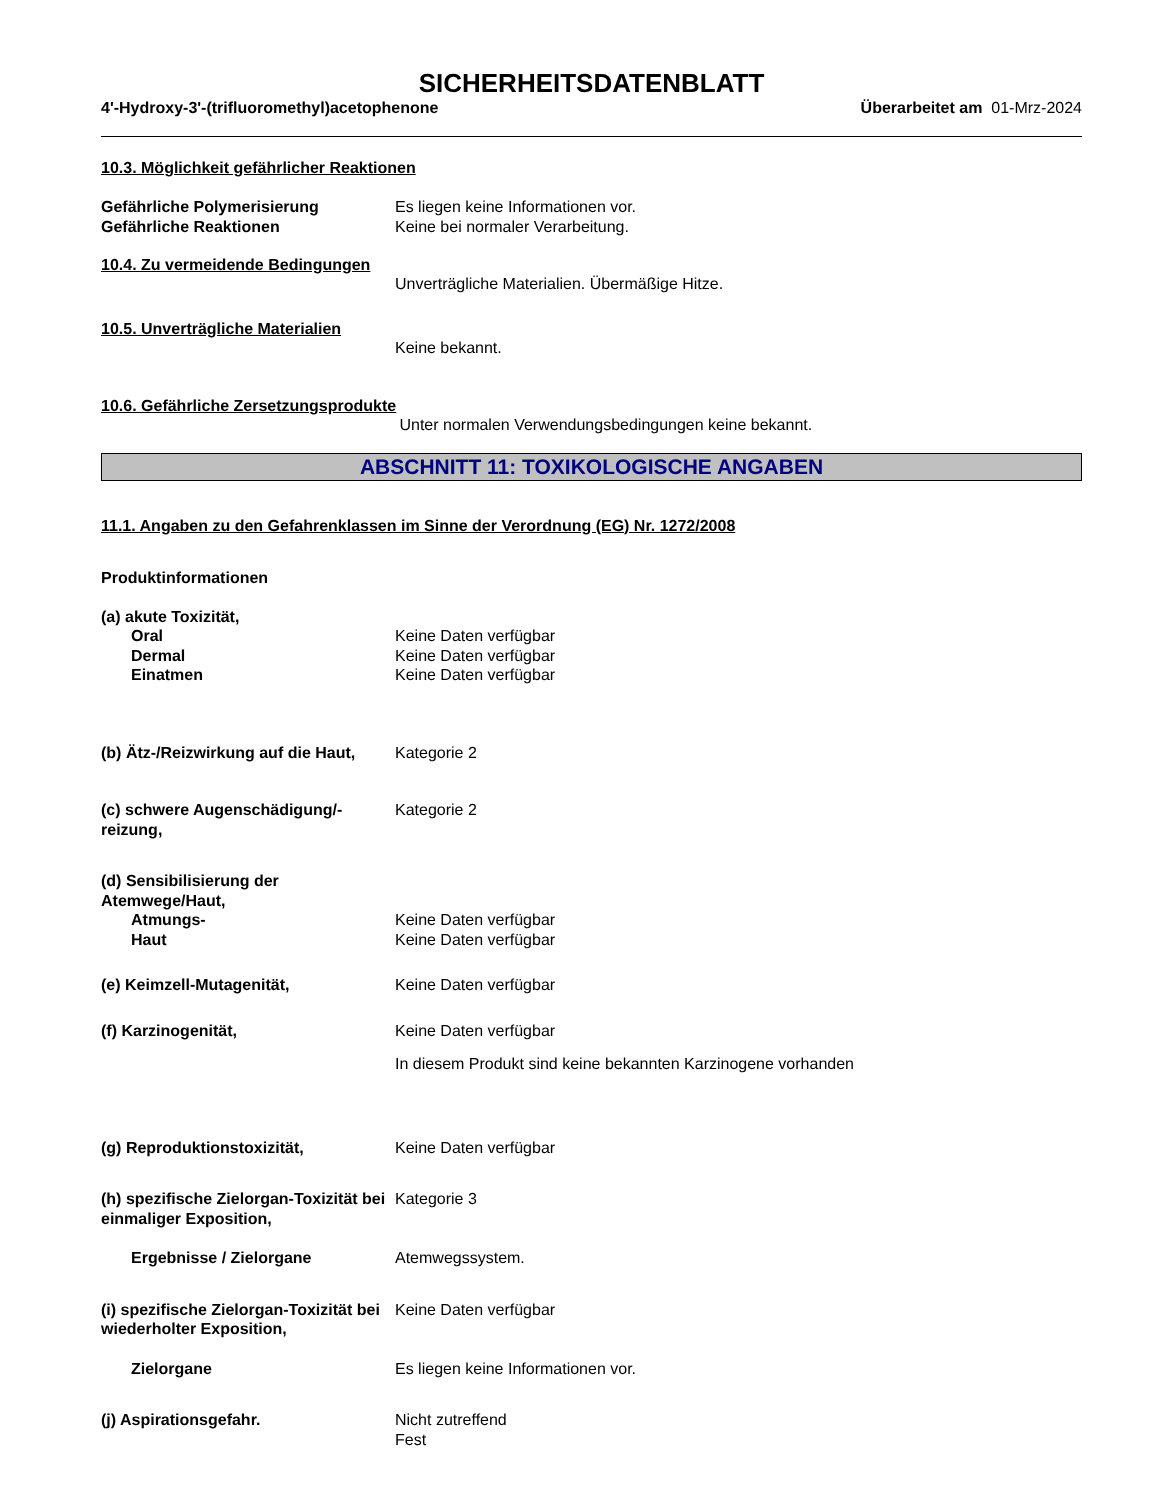SICHERHEITSDATENBLATT
4'-Hydroxy-3'-(trifluoromethyl)acetophenone Überarbeitet am 01-Mrz-2024
10.3. Möglichkeit gefährlicher Reaktionen
Gefährliche Polymerisierung Es liegen keine Informationen vor.
Gefährliche Reaktionen Keine bei normaler Verarbeitung.
10.4. Zu vermeidende Bedingungen
Unverträgliche Materialien. Übermäßige Hitze.
10.5. Unverträgliche Materialien
Keine bekannt.
10.6. Gefährliche Zersetzungsprodukte
Unter normalen Verwendungsbedingungen keine bekannt.
ABSCHNITT 11: TOXIKOLOGISCHE ANGABEN
11.1. Angaben zu den Gefahrenklassen im Sinne der Verordnung (EG) Nr. 1272/2008
Produktinformationen
(a) akute Toxizität,
Oral Keine Daten verfügbar
Dermal Keine Daten verfügbar
Einatmen Keine Daten verfügbar
(b) Ätz-/Reizwirkung auf die Haut,
Kategorie 2
(c) schwere Augenschädigung/-reizung,
Kategorie 2
(d) Sensibilisierung der Atemwege/Haut,
Atmungs- Keine Daten verfügbar
Haut Keine Daten verfügbar
(e) Keimzell-Mutagenität, Keine Daten verfügbar
(f) Karzinogenität, Keine Daten verfügbar
In diesem Produkt sind keine bekannten Karzinogene vorhanden
(g) Reproduktionstoxizität, Keine Daten verfügbar
(h) spezifische Zielorgan-Toxizität bei einmaliger Exposition,
Kategorie 3
Ergebnisse / Zielorgane Atemwegssystem.
(i) spezifische Zielorgan-Toxizität bei wiederholter Exposition,
Keine Daten verfügbar
Zielorgane Es liegen keine Informationen vor.
(j) Aspirationsgefahr. Nicht zutreffend
Fest